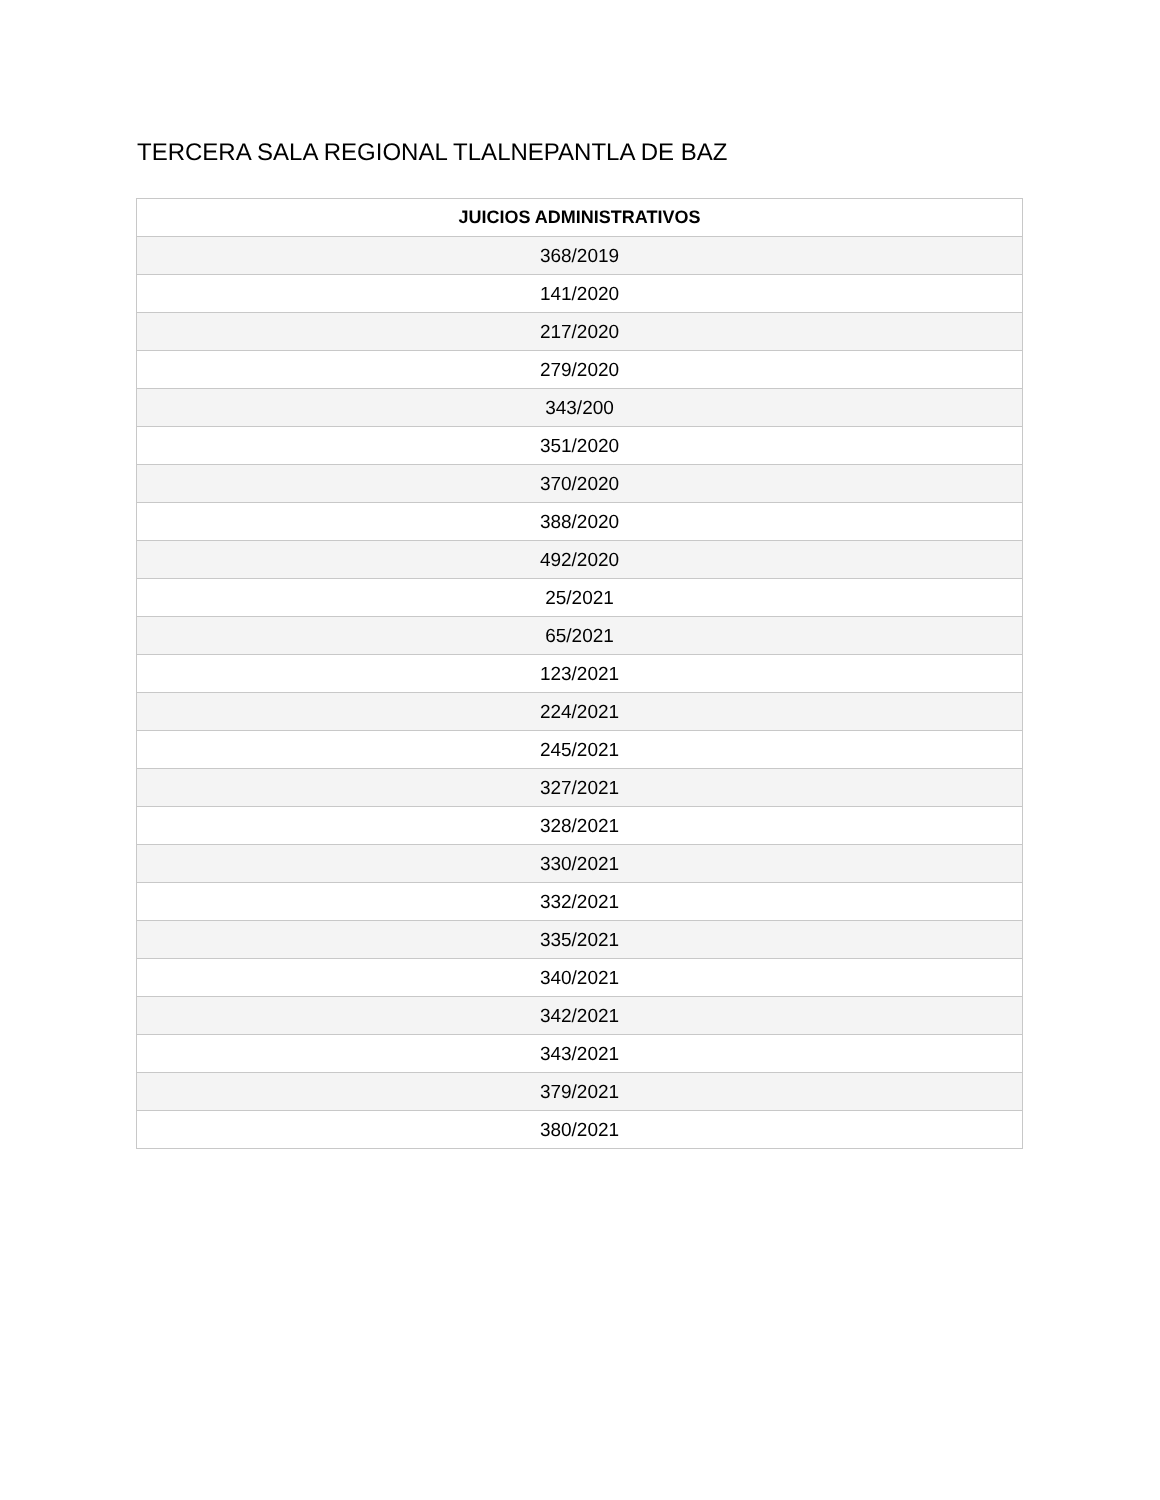TERCERA SALA REGIONAL TLALNEPANTLA DE BAZ
| JUICIOS ADMINISTRATIVOS |
| --- |
| 368/2019 |
| 141/2020 |
| 217/2020 |
| 279/2020 |
| 343/200 |
| 351/2020 |
| 370/2020 |
| 388/2020 |
| 492/2020 |
| 25/2021 |
| 65/2021 |
| 123/2021 |
| 224/2021 |
| 245/2021 |
| 327/2021 |
| 328/2021 |
| 330/2021 |
| 332/2021 |
| 335/2021 |
| 340/2021 |
| 342/2021 |
| 343/2021 |
| 379/2021 |
| 380/2021 |